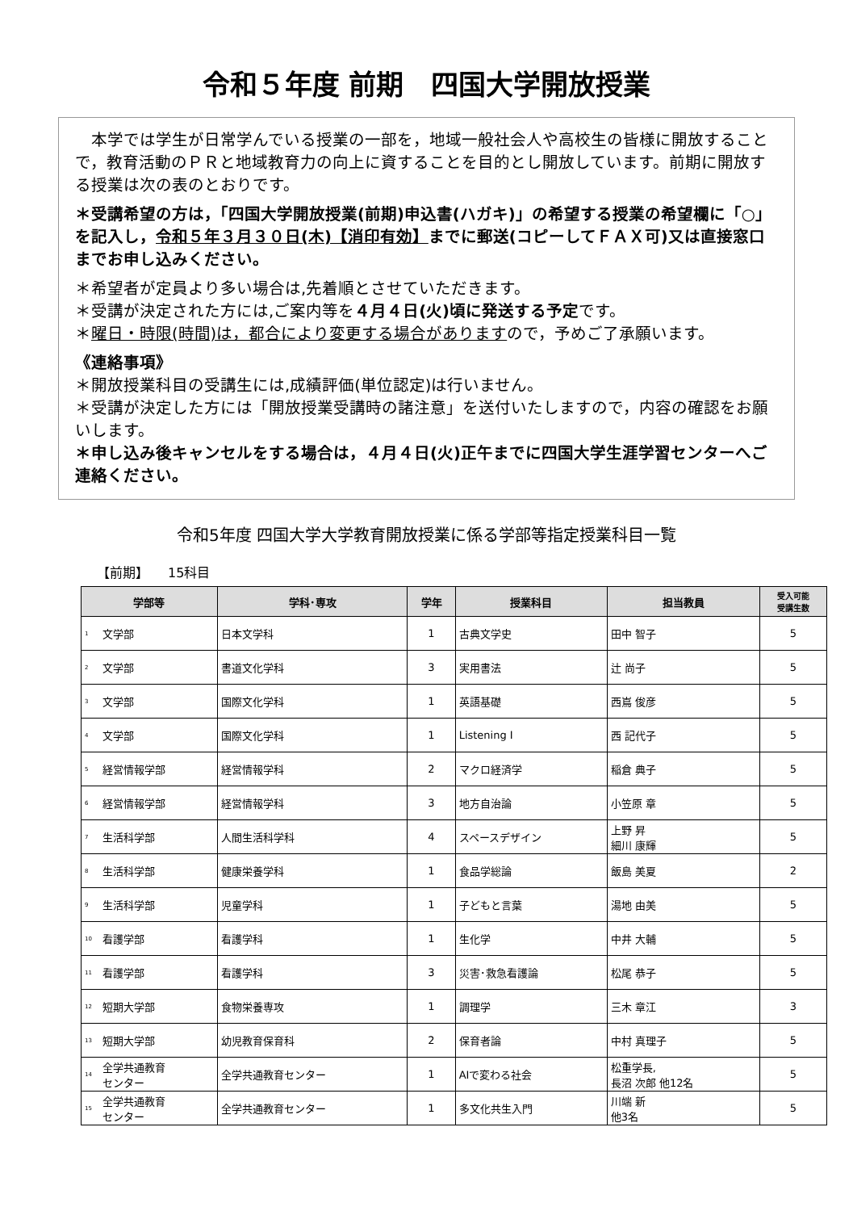令和５年度 前期　四国大学開放授業
　本学では学生が日常学んでいる授業の一部を，地域一般社会人や高校生の皆様に開放することで，教育活動のＰＲと地域教育力の向上に資することを目的とし開放しています。前期に開放する授業は次の表のとおりです。
＊受講希望の方は，「四国大学開放授業(前期)申込書(ハガキ)」の希望する授業の希望欄に「○」を記入し，令和５年３月３０日(木)【消印有効】までに郵送(コピーしてＦＡＸ可)又は直接窓口までお申し込みください。
＊希望者が定員より多い場合は,先着順とさせていただきます。
＊受講が決定された方には,ご案内等を４月４日(火)頃に発送する予定です。
＊曜日・時限(時間)は，都合により変更する場合がありますので，予めご了承願います。
《連絡事項》
＊開放授業科目の受講生には,成績評価(単位認定)は行いません。
＊受講が決定した方には「開放授業受講時の諸注意」を送付いたしますので，内容の確認をお願いします。
＊申し込み後キャンセルをする場合は，４月４日(火)正午までに四国大学生涯学習センターへご連絡ください。
令和5年度 四国大学大学教育開放授業に係る学部等指定授業科目一覧
【前期】　　15科目
| 学部等 | | 学科･専攻 | 学年 | 授業科目 | 担当教員 | 受入可能 受講生数 |
| --- | --- | --- | --- | --- | --- | --- |
| 1 | 文学部 | 日本文学科 | 1 | 古典文学史 | 田中 智子 | 5 |
| 2 | 文学部 | 書道文化学科 | 3 | 実用書法 | 辻 尚子 | 5 |
| 3 | 文学部 | 国際文化学科 | 1 | 英語基礎 | 西嶌 俊彦 | 5 |
| 4 | 文学部 | 国際文化学科 | 1 | Listening I | 西 記代子 | 5 |
| 5 | 経営情報学部 | 経営情報学科 | 2 | マクロ経済学 | 稲倉 典子 | 5 |
| 6 | 経営情報学部 | 経営情報学科 | 3 | 地方自治論 | 小笠原 章 | 5 |
| 7 | 生活科学部 | 人間生活科学科 | 4 | スペースデザイン | 上野 昇 細川 康輝 | 5 |
| 8 | 生活科学部 | 健康栄養学科 | 1 | 食品学総論 | 飯島 美夏 | 2 |
| 9 | 生活科学部 | 児童学科 | 1 | 子どもと言葉 | 湯地 由美 | 5 |
| 10 | 看護学部 | 看護学科 | 1 | 生化学 | 中井 大輔 | 5 |
| 11 | 看護学部 | 看護学科 | 3 | 災害･救急看護論 | 松尾 恭子 | 5 |
| 12 | 短期大学部 | 食物栄養専攻 | 1 | 調理学 | 三木 章江 | 3 |
| 13 | 短期大学部 | 幼児教育保育科 | 2 | 保育者論 | 中村 真理子 | 5 |
| 14 | 全学共通教育 センター | 全学共通教育センター | 1 | AIで変わる社会 | 松重学長, 長沼 次郎 他12名 | 5 |
| 15 | 全学共通教育 センター | 全学共通教育センター | 1 | 多文化共生入門 | 川端 新 他3名 | 5 |